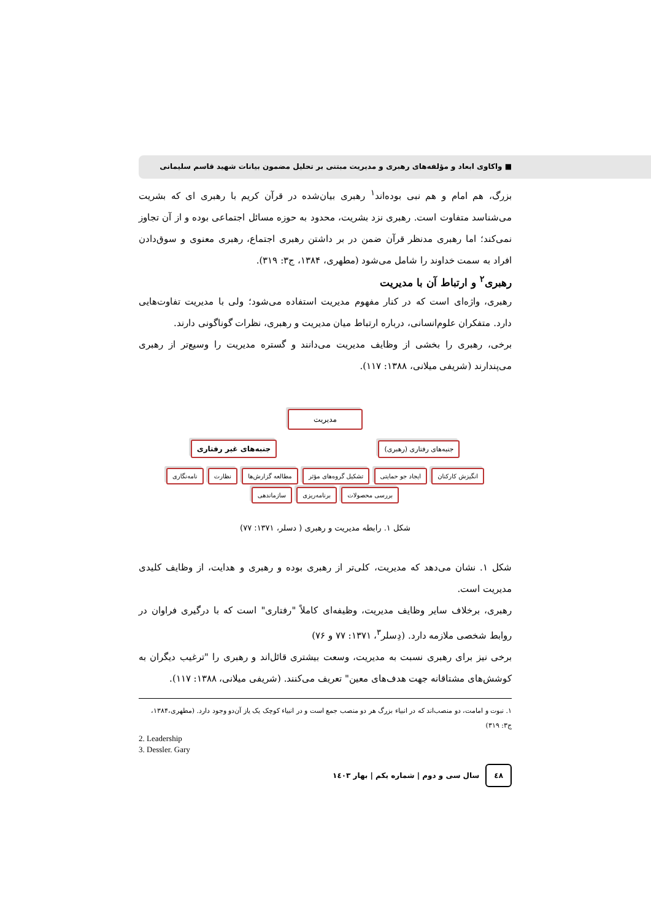■ واکاوی ابعاد و مؤلفه‌های رهبری و مدیریت مبتنی بر تحلیل مضمون بیانات شهید قاسم سلیمانی
بزرگ، هم امام و هم نبی بوده‌اند<sup>۱</sup> رهبری بیان‌شده در قرآن کریم با رهبری ای که بشریت می‌شناسد متفاوت است. رهبری نزد بشریت، محدود به حوزه مسائل اجتماعی بوده و از آن تجاوز نمی‌کند؛ اما رهبری مدنظر قرآن ضمن در بر داشتن رهبری اجتماع، رهبری معنوی و سوق‌دادن افراد به سمت خداوند را شامل می‌شود (مطهری، ۱۳۸۴، ج۳: ۳۱۹).
رهبری<sup>۲</sup> و ارتباط آن با مدیریت
رهبری، واژه‌ای است که در کنار مفهوم مدیریت استفاده می‌شود؛ ولی با مدیریت تفاوت‌هایی دارد. متفکران علوم‌انسانی، درباره ارتباط میان مدیریت و رهبری، نظرات گوناگونی دارند.
برخی، رهبری را بخشی از وظایف مدیریت می‌دانند و گستره مدیریت را وسیع‌تر از رهبری می‌پندارند (شریفی میلانی، ۱۳۸۸: ۱۱۷).
مدیریت
جنبه‌های رفتاری (رهبری) جنبه‌های غیر رفتاری
انگیزش کارکنان ایجاد جو حمایتی تشکیل گروه‌های مؤثر مطالعه گزارش‌ها نظارت نامه‌نگاری بررسی محصولات برنامه‌ریزی سازماندهی
شکل ۱. رابطه مدیریت و رهبری ( دسلر، ۱۳۷۱: ۷۷)
شکل ۱. نشان می‌دهد که مدیریت، کلی‌تر از رهبری بوده و رهبری و هدایت، از وظایف کلیدی مدیریت است.
رهبری، برخلاف سایر وظایف مدیریت، وظیفه‌ای کاملاً "رفتاری" است که با درگیری فراوان در روابط شخصی ملازمه دارد. (دِسلر<sup>۳</sup>، ۱۳۷۱: ۷۷ و ۷۶)
برخی نیز برای رهبری نسبت به مدیریت، وسعت بیشتری قائل‌اند و رهبری را "ترغیب دیگران به کوشش‌های مشتاقانه جهت هدف‌های معین" تعریف می‌کنند. (شریفی میلانی، ۱۳۸۸: ۱۱۷).
۱. نبوت و امامت، دو منصب‌اند که در انبیاء بزرگ هر دو منصب جمع است و در انبیاء کوچک یک یاز آن‌دو وجود دارد. (مطهری،۱۳۸۴، ج۳: ۳۱۹)
2. Leadership
3. Dessler. Gary
٤٨ سال سی و دوم | شماره یکم | بهار ۱٤۰۳